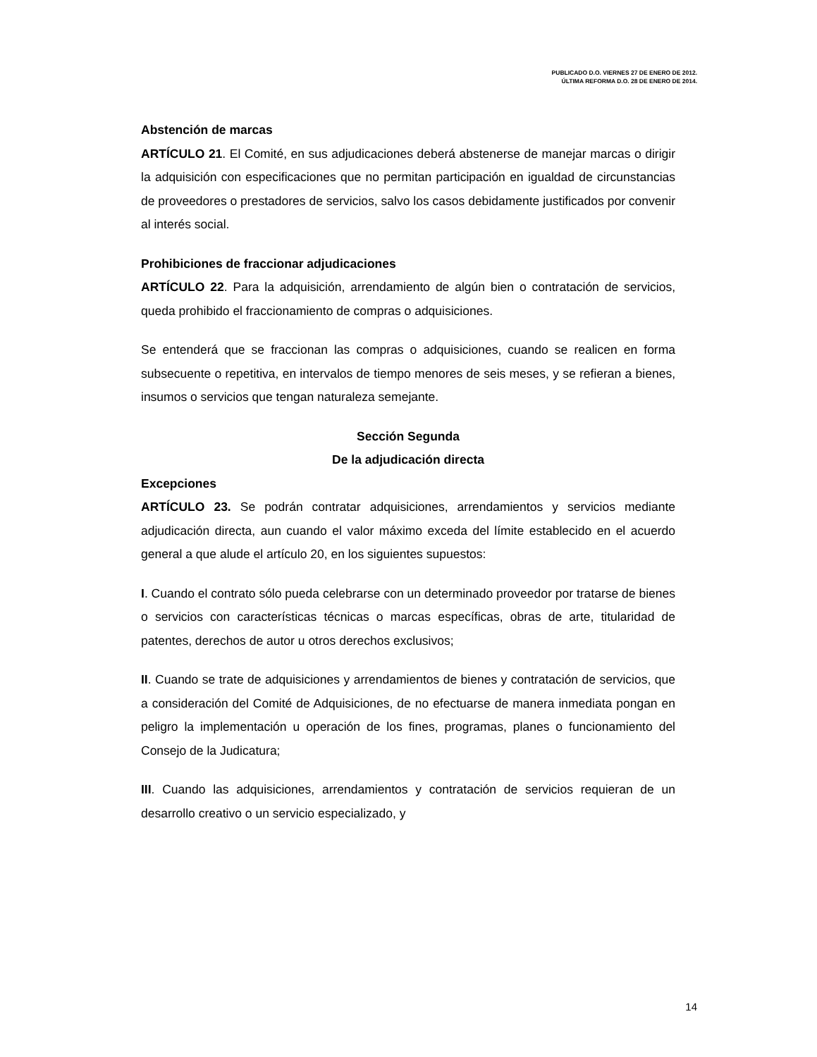PUBLICADO D.O. VIERNES 27 DE ENERO DE 2012.
ÚLTIMA REFORMA D.O. 28 DE ENERO DE 2014.
Abstención de marcas
ARTÍCULO 21. El Comité, en sus adjudicaciones deberá abstenerse de manejar marcas o dirigir la adquisición con especificaciones que no permitan participación en igualdad de circunstancias de proveedores o prestadores de servicios, salvo los casos debidamente justificados por convenir al interés social.
Prohibiciones de fraccionar adjudicaciones
ARTÍCULO 22. Para la adquisición, arrendamiento de algún bien o contratación de servicios, queda prohibido el fraccionamiento de compras o adquisiciones.
Se entenderá que se fraccionan las compras o adquisiciones, cuando se realicen en forma subsecuente o repetitiva, en intervalos de tiempo menores de seis meses, y se refieran a bienes, insumos o servicios que tengan naturaleza semejante.
Sección Segunda
De la adjudicación directa
Excepciones
ARTÍCULO 23. Se podrán contratar adquisiciones, arrendamientos y servicios mediante adjudicación directa, aun cuando el valor máximo exceda del límite establecido en el acuerdo general a que alude el artículo 20, en los siguientes supuestos:
I. Cuando el contrato sólo pueda celebrarse con un determinado proveedor por tratarse de bienes o servicios con características técnicas o marcas específicas, obras de arte, titularidad de patentes, derechos de autor u otros derechos exclusivos;
II. Cuando se trate de adquisiciones y arrendamientos de bienes y contratación de servicios, que a consideración del Comité de Adquisiciones, de no efectuarse de manera inmediata pongan en peligro la implementación u operación de los fines, programas, planes o funcionamiento del Consejo de la Judicatura;
III. Cuando las adquisiciones, arrendamientos y contratación de servicios requieran de un desarrollo creativo o un servicio especializado, y
14